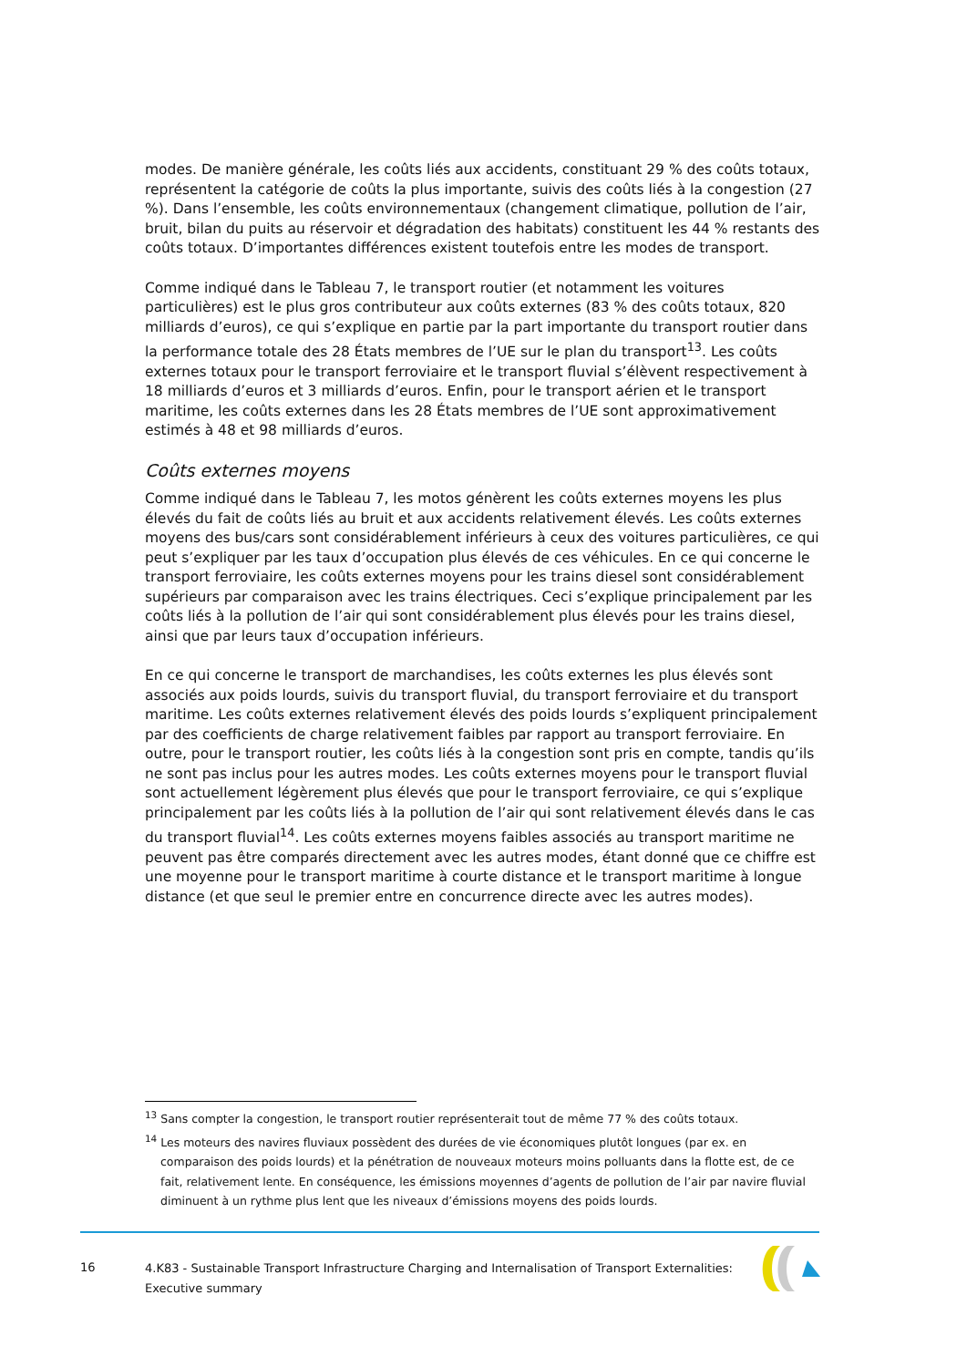modes. De manière générale, les coûts liés aux accidents, constituant 29 % des coûts totaux, représentent la catégorie de coûts la plus importante, suivis des coûts liés à la congestion (27 %). Dans l’ensemble, les coûts environnementaux (changement climatique, pollution de l’air, bruit, bilan du puits au réservoir et dégradation des habitats) constituent les 44 % restants des coûts totaux. D’importantes différences existent toutefois entre les modes de transport.
Comme indiqué dans le Tableau 7, le transport routier (et notamment les voitures particulières) est le plus gros contributeur aux coûts externes (83 % des coûts totaux, 820 milliards d’euros), ce qui s’explique en partie par la part importante du transport routier dans la performance totale des 28 États membres de l’UE sur le plan du transport<sup>13</sup>. Les coûts externes totaux pour le transport ferroviaire et le transport fluvial s’élèvent respectivement à 18 milliards d’euros et 3 milliards d’euros. Enfin, pour le transport aérien et le transport maritime, les coûts externes dans les 28 États membres de l’UE sont approximativement estimés à 48 et 98 milliards d’euros.
Coûts externes moyens
Comme indiqué dans le Tableau 7, les motos génèrent les coûts externes moyens les plus élevés du fait de coûts liés au bruit et aux accidents relativement élevés. Les coûts externes moyens des bus/cars sont considérablement inférieurs à ceux des voitures particulières, ce qui peut s’expliquer par les taux d’occupation plus élevés de ces véhicules. En ce qui concerne le transport ferroviaire, les coûts externes moyens pour les trains diesel sont considérablement supérieurs par comparaison avec les trains électriques. Ceci s’explique principalement par les coûts liés à la pollution de l’air qui sont considérablement plus élevés pour les trains diesel, ainsi que par leurs taux d’occupation inférieurs.
En ce qui concerne le transport de marchandises, les coûts externes les plus élevés sont associés aux poids lourds, suivis du transport fluvial, du transport ferroviaire et du transport maritime. Les coûts externes relativement élevés des poids lourds s’expliquent principalement par des coefficients de charge relativement faibles par rapport au transport ferroviaire. En outre, pour le transport routier, les coûts liés à la congestion sont pris en compte, tandis qu’ils ne sont pas inclus pour les autres modes. Les coûts externes moyens pour le transport fluvial sont actuellement légèrement plus élevés que pour le transport ferroviaire, ce qui s’explique principalement par les coûts liés à la pollution de l’air qui sont relativement élevés dans le cas du transport fluvial<sup>14</sup>. Les coûts externes moyens faibles associés au transport maritime ne peuvent pas être comparés directement avec les autres modes, étant donné que ce chiffre est une moyenne pour le transport maritime à courte distance et le transport maritime à longue distance (et que seul le premier entre en concurrence directe avec les autres modes).
<sup>13</sup> Sans compter la congestion, le transport routier représenterait tout de même 77 % des coûts totaux.
<sup>14</sup> Les moteurs des navires fluviaux possèdent des durées de vie économiques plutôt longues (par ex. en comparaison des poids lourds) et la pénétration de nouveaux moteurs moins polluants dans la flotte est, de ce fait, relativement lente. En conséquence, les émissions moyennes d’agents de pollution de l’air par navire fluvial diminuent à un rythme plus lent que les niveaux d’émissions moyens des poids lourds.
16
4.K83 - Sustainable Transport Infrastructure Charging and Internalisation of Transport Externalities: Executive summary